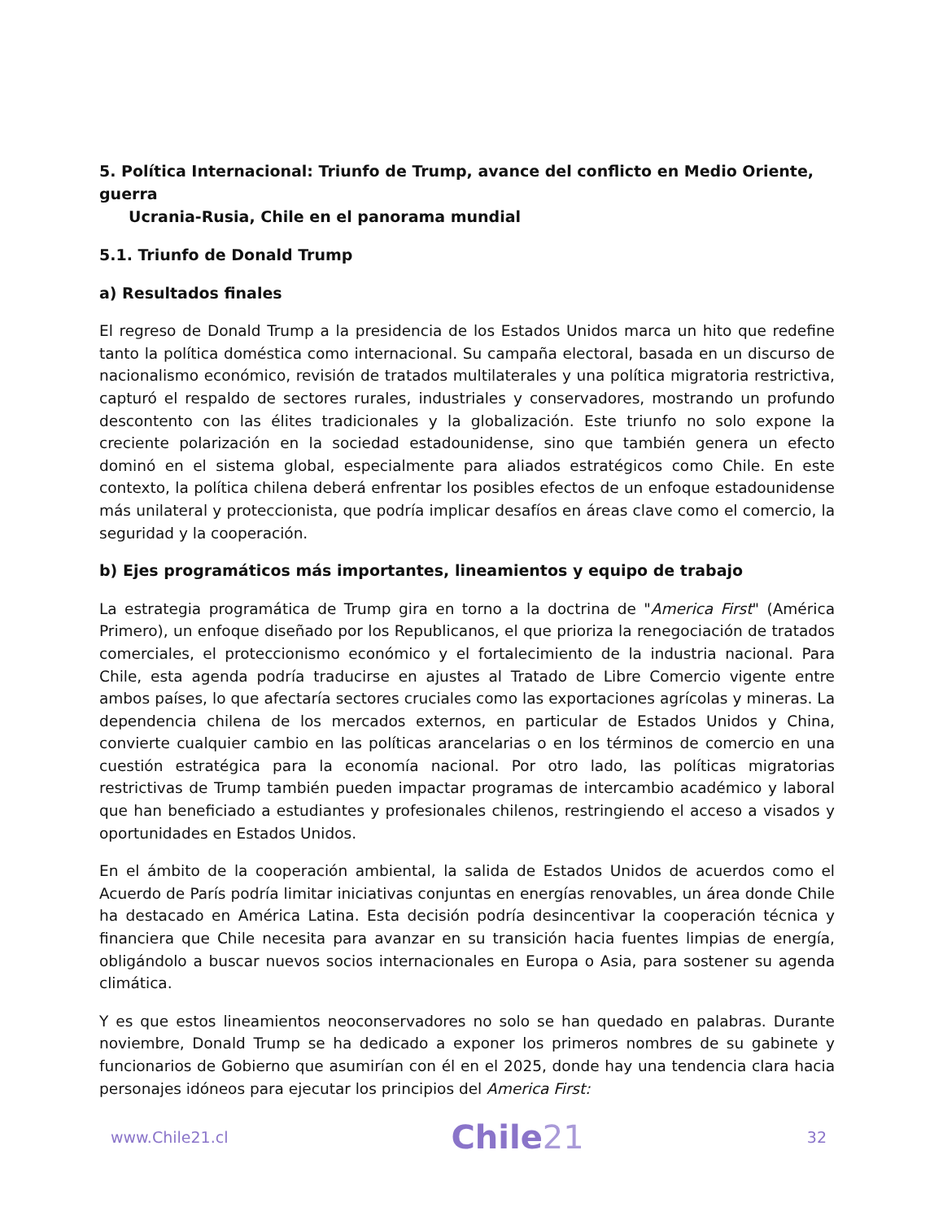5. Política Internacional: Triunfo de Trump, avance del conflicto en Medio Oriente, guerra
Ucrania-Rusia, Chile en el panorama mundial
5.1. Triunfo de Donald Trump
a) Resultados finales
El regreso de Donald Trump a la presidencia de los Estados Unidos marca un hito que redefine tanto la política doméstica como internacional. Su campaña electoral, basada en un discurso de nacionalismo económico, revisión de tratados multilaterales y una política migratoria restrictiva, capturó el respaldo de sectores rurales, industriales y conservadores, mostrando un profundo descontento con las élites tradicionales y la globalización. Este triunfo no solo expone la creciente polarización en la sociedad estadounidense, sino que también genera un efecto dominó en el sistema global, especialmente para aliados estratégicos como Chile. En este contexto, la política chilena deberá enfrentar los posibles efectos de un enfoque estadounidense más unilateral y proteccionista, que podría implicar desafíos en áreas clave como el comercio, la seguridad y la cooperación.
b) Ejes programáticos más importantes, lineamientos y equipo de trabajo
La estrategia programática de Trump gira en torno a la doctrina de "America First" (América Primero), un enfoque diseñado por los Republicanos, el que prioriza la renegociación de tratados comerciales, el proteccionismo económico y el fortalecimiento de la industria nacional. Para Chile, esta agenda podría traducirse en ajustes al Tratado de Libre Comercio vigente entre ambos países, lo que afectaría sectores cruciales como las exportaciones agrícolas y mineras. La dependencia chilena de los mercados externos, en particular de Estados Unidos y China, convierte cualquier cambio en las políticas arancelarias o en los términos de comercio en una cuestión estratégica para la economía nacional. Por otro lado, las políticas migratorias restrictivas de Trump también pueden impactar programas de intercambio académico y laboral que han beneficiado a estudiantes y profesionales chilenos, restringiendo el acceso a visados y oportunidades en Estados Unidos.
En el ámbito de la cooperación ambiental, la salida de Estados Unidos de acuerdos como el Acuerdo de París podría limitar iniciativas conjuntas en energías renovables, un área donde Chile ha destacado en América Latina. Esta decisión podría desincentivar la cooperación técnica y financiera que Chile necesita para avanzar en su transición hacia fuentes limpias de energía, obligándolo a buscar nuevos socios internacionales en Europa o Asia, para sostener su agenda climática.
Y es que estos lineamientos neoconservadores no solo se han quedado en palabras. Durante noviembre, Donald Trump se ha dedicado a exponer los primeros nombres de su gabinete y funcionarios de Gobierno que asumirían con él en el 2025, donde hay una tendencia clara hacia personajes idóneos para ejecutar los principios del America First:
www.Chile21.cl
Chile21
32